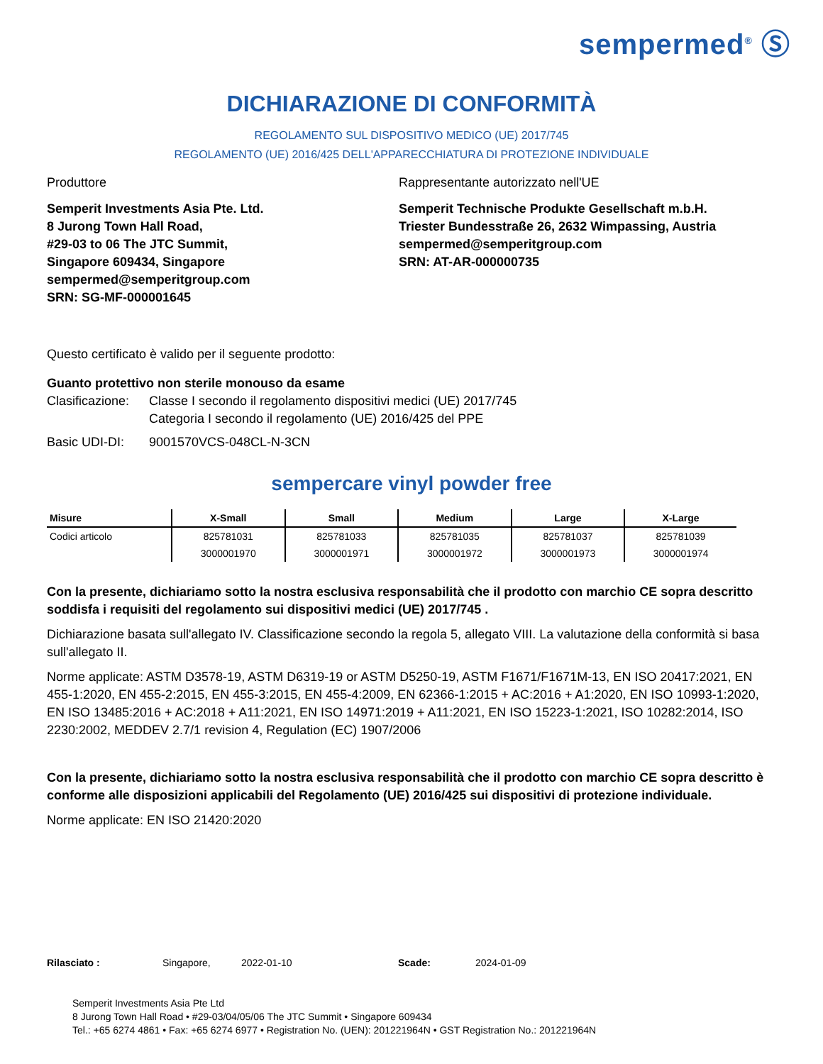sempermed<sup>®</sup> Ⓢ
DICHIARAZIONE DI CONFORMITÀ
REGOLAMENTO SUL DISPOSITIVO MEDICO (UE) 2017/745
REGOLAMENTO (UE) 2016/425 DELL'APPARECCHIATURA DI PROTEZIONE INDIVIDUALE
Produttore Rappresentante autorizzato nell'UE
Semperit Investments Asia Pte. Ltd.
8 Jurong Town Hall Road,
#29-03 to 06 The JTC Summit,
Singapore 609434, Singapore
sempermed@semperitgroup.com
SRN: SG-MF-000001645
Semperit Technische Produkte Gesellschaft m.b.H.
Triester Bundesstraße 26, 2632 Wimpassing, Austria
sempermed@semperitgroup.com
SRN: AT-AR-000000735
Questo certificato è valido per il seguente prodotto:
Guanto protettivo non sterile monouso da esame
Clasificazione:
Classe I secondo il regolamento dispositivi medici (UE) 2017/745
Categoria I secondo il regolamento (UE) 2016/425 del PPE
Basic UDI-DI: 9001570VCS-048CL-N-3CN
sempercare vinyl powder free
| Misure | X-Small | Small | Medium | Large | X-Large |
| --- | --- | --- | --- | --- | --- |
| Codici articolo | 825781031 | 825781033 | 825781035 | 825781037 | 825781039 |
| | 3000001970 | 3000001971 | 3000001972 | 3000001973 | 3000001974 |
Con la presente, dichiariamo sotto la nostra esclusiva responsabilità che il prodotto con marchio CE sopra descritto soddisfa i requisiti del regolamento sui dispositivi medici (UE) 2017/745 .
Dichiarazione basata sull'allegato IV. Classificazione secondo la regola 5, allegato VIII. La valutazione della conformità si basa sull'allegato II.
Norme applicate: ASTM D3578-19, ASTM D6319-19 or ASTM D5250-19, ASTM F1671/F1671M-13, EN ISO 20417:2021, EN 455-1:2020, EN 455-2:2015, EN 455-3:2015, EN 455-4:2009, EN 62366-1:2015 + AC:2016 + A1:2020, EN ISO 10993-1:2020, EN ISO 13485:2016 + AC:2018 + A11:2021, EN ISO 14971:2019 + A11:2021, EN ISO 15223-1:2021, ISO 10282:2014, ISO 2230:2002, MEDDEV 2.7/1 revision 4, Regulation (EC) 1907/2006
Con la presente, dichiariamo sotto la nostra esclusiva responsabilità che il prodotto con marchio CE sopra descritto è conforme alle disposizioni applicabili del Regolamento (UE) 2016/425 sui dispositivi di protezione individuale.
Norme applicate: EN ISO 21420:2020
Rilasciato : Singapore, 2022-01-10 Scade: 2024-01-09
Semperit Investments Asia Pte Ltd
8 Jurong Town Hall Road • #29-03/04/05/06 The JTC Summit • Singapore 609434
Tel.: +65 6274 4861 • Fax: +65 6274 6977 • Registration No. (UEN): 201221964N • GST Registration No.: 201221964N